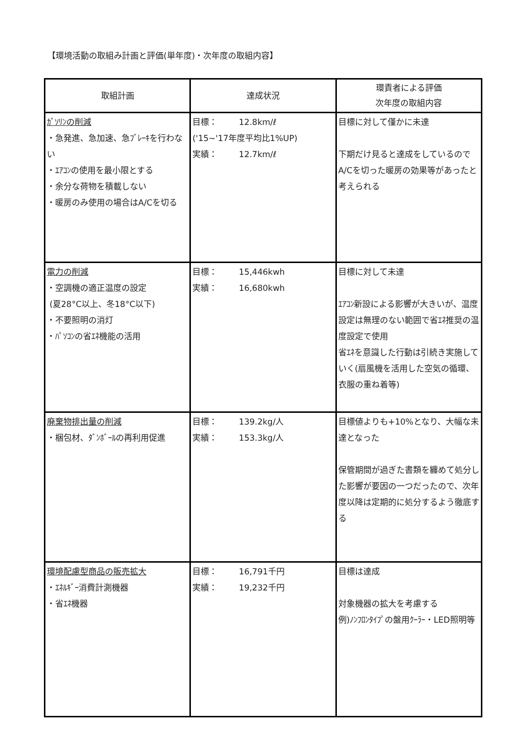【環境活動の取組み計画と評価(単年度)・次年度の取組内容】
| 取組計画 | 達成状況 | 環責者による評価 次年度の取組内容 |
| --- | --- | --- |
| ｶﾞｿﾘﾝの削減 ・急発進、急加速、急ﾌﾞﾚｰｷを行わない ・ｴｱｺﾝの使用を最小限とする ・余分な荷物を積載しない ・暖房のみ使用の場合はA/Cを切る | 目標： 12.8km/ℓ ('15~'17年度平均比1%UP) 実績： 12.7km/ℓ | 目標に対して僅かに未達 下期だけ見ると達成をしているのでA/Cを切った暖房の効果等があったと考えられる |
| 電力の削減 ・空調機の適正温度の設定 (夏28°C以上、冬18°C以下) ・不要照明の消灯 ・ﾊﾟｿｺﾝの省ｴﾈ機能の活用 | 目標： 15,446kwh 実績： 16,680kwh | 目標に対して未達 ｴｱｺﾝ新設による影響が大きいが、温度設定は無理のない範囲で省ｴﾈ推奨の温度設定で使用 省ｴﾈを意識した行動は引続き実施していく(扇風機を活用した空気の循環、衣服の重ね着等) |
| 廃棄物排出量の削減 ・梱包材、ﾀﾞﾝﾎﾞｰﾙの再利用促進 | 目標： 139.2kg/人 実績： 153.3kg/人 | 目標値よりも+10%となり、大幅な未達となった 保管期間が過ぎた書類を纏めて処分した影響が要因の一つだったので、次年度以降は定期的に処分するよう徹底する |
| 環境配慮型商品の販売拡大 ・ｴﾈﾙｷﾞｰ消費計測機器 ・省ｴﾈ機器 | 目標： 16,791千円 実績： 19,232千円 | 目標は達成 対象機器の拡大を考慮する 例)ﾉﾝﾌﾛﾝﾀｲﾌﾟの盤用ｸｰﾗｰ・LED照明等 |